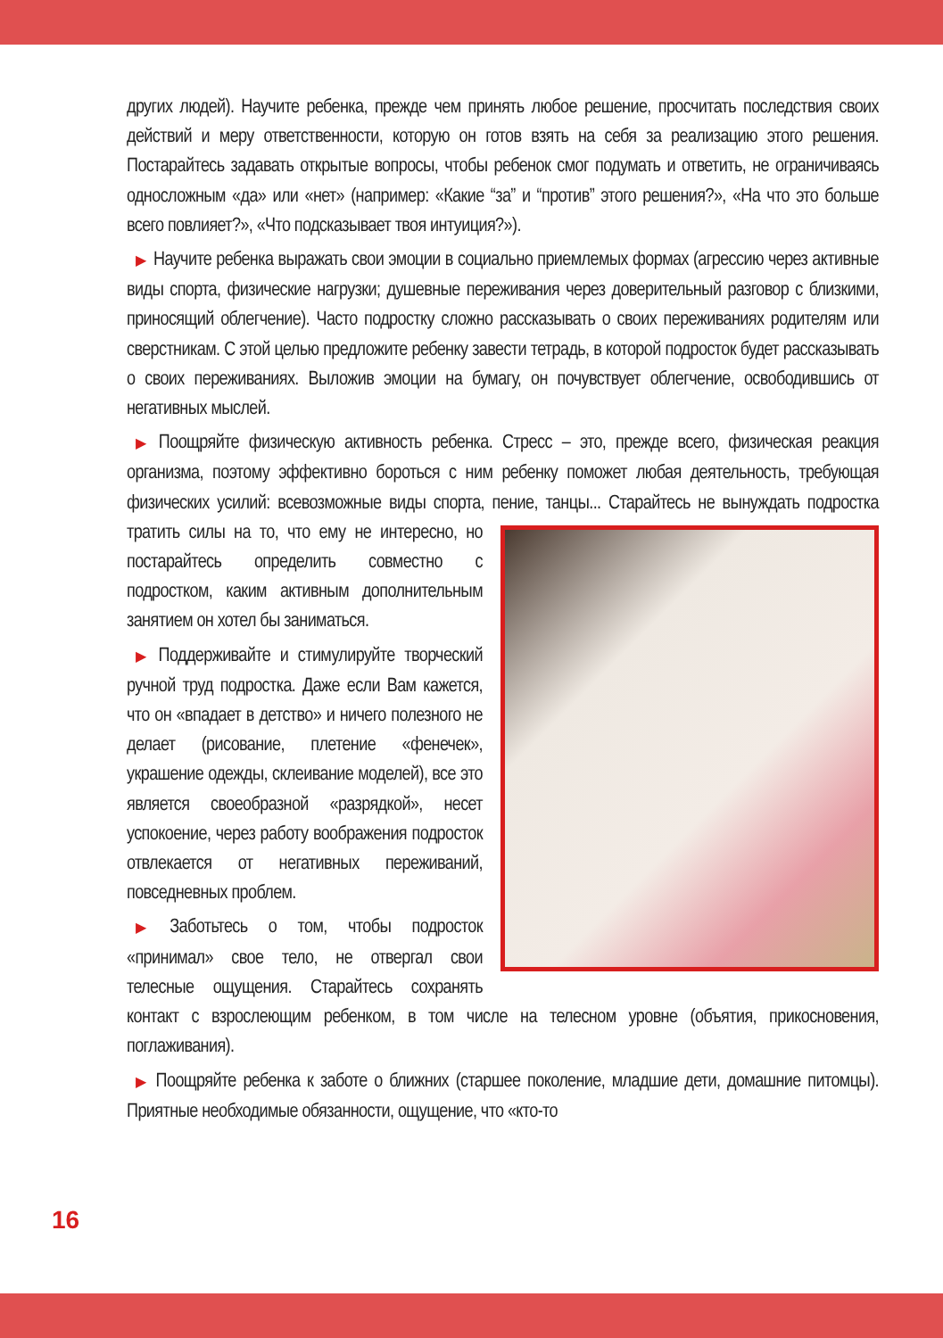других людей). Научите ребенка, прежде чем принять любое решение, просчитать последствия своих действий и меру ответственности, которую он готов взять на себя за реализацию этого решения. Постарайтесь задавать открытые вопросы, чтобы ребенок смог подумать и ответить, не ограничиваясь односложным «да» или «нет» (например: «Какие “за” и “против” этого решения?», «На что это больше всего повлияет?», «Что подсказывает твоя интуиция?»).
▶ Научите ребенка выражать свои эмоции в социально приемлемых формах (агрессию через активные виды спорта, физические нагрузки; душевные переживания через доверительный разговор с близкими, приносящий облегчение). Часто подростку сложно рассказывать о своих переживаниях родителям или сверстникам. С этой целью предложите ребенку завести тетрадь, в которой подросток будет рассказывать о своих переживаниях. Выложив эмоции на бумагу, он почувствует облегчение, освободившись от негативных мыслей.
▶ Поощряйте физическую активность ребенка. Стресс – это, прежде всего, физическая реакция организма, поэтому эффективно бороться с ним ребенку поможет любая деятельность, требующая физических усилий: всевозможные виды спорта, пение, танцы... Старайтесь не вынуждать подростка тратить силы на то, что ему не интересно, но постарайтесь определить совместно с подростком, каким активным дополнительным занятием он хотел бы заниматься.
▶ Поддерживайте и стимулируйте творческий ручной труд подростка. Даже если Вам кажется, что он «впадает в детство» и ничего полезного не делает (рисование, плетение «фенечек», украшение одежды, склеивание моделей), все это является своеобразной «разрядкой», несет успокоение, через работу воображения подросток отвлекается от негативных переживаний, повседневных проблем.
▶ Заботьтесь о том, чтобы подросток «принимал» свое тело, не отвергал свои телесные ощущения. Старайтесь сохранять контакт с взрослеющим ребенком, в том числе на телесном уровне (объятия, прикосновения, поглаживания).
▶ Поощряйте ребенка к заботе о ближних (старшее поколение, младшие дети, домашние питомцы). Приятные необходимые обязанности, ощущение, что «кто-то
16